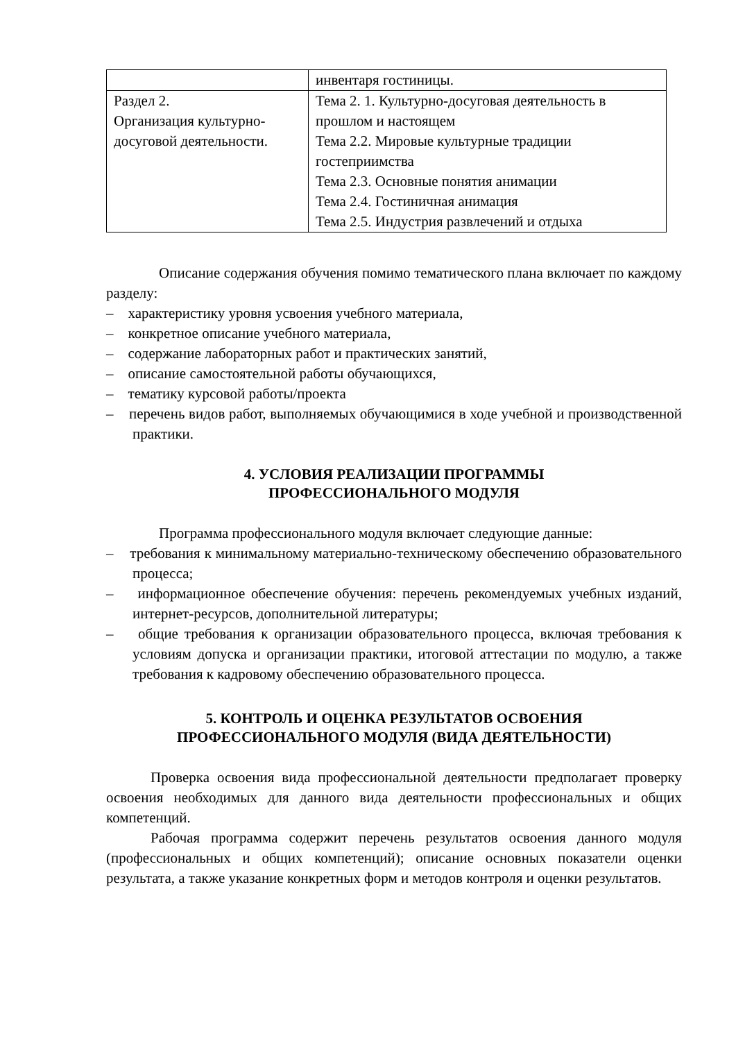| | инвентаря гостиницы. |
| Раздел 2. Организация культурно-досуговой деятельности. | Тема 2. 1. Культурно-досуговая деятельность в прошлом и настоящем Тема 2.2. Мировые культурные традиции гостеприимства Тема 2.3. Основные понятия анимации Тема 2.4. Гостиничная анимация Тема 2.5. Индустрия развлечений и отдыха |
Описание содержания обучения помимо тематического плана включает по каждому разделу:
– характеристику уровня усвоения учебного материала,
– конкретное описание учебного материала,
– содержание лабораторных работ и практических занятий,
– описание самостоятельной работы обучающихся,
– тематику курсовой работы/проекта
– перечень видов работ, выполняемых обучающимися в ходе учебной и производственной практики.
4. УСЛОВИЯ РЕАЛИЗАЦИИ ПРОГРАММЫ
ПРОФЕССИОНАЛЬНОГО МОДУЛЯ
Программа профессионального модуля включает следующие данные:
– требования к минимальному материально-техническому обеспечению образовательного процесса;
– информационное обеспечение обучения: перечень рекомендуемых учебных изданий, интернет-ресурсов, дополнительной литературы;
– общие требования к организации образовательного процесса, включая требования к условиям допуска и организации практики, итоговой аттестации по модулю, а также требования к кадровому обеспечению образовательного процесса.
5. КОНТРОЛЬ И ОЦЕНКА РЕЗУЛЬТАТОВ ОСВОЕНИЯ
ПРОФЕССИОНАЛЬНОГО МОДУЛЯ (ВИДА ДЕЯТЕЛЬНОСТИ)
Проверка освоения вида профессиональной деятельности предполагает проверку освоения необходимых для данного вида деятельности профессиональных и общих компетенций.
Рабочая программа содержит перечень результатов освоения данного модуля (профессиональных и общих компетенций); описание основных показатели оценки результата, а также указание конкретных форм и методов контроля и оценки результатов.